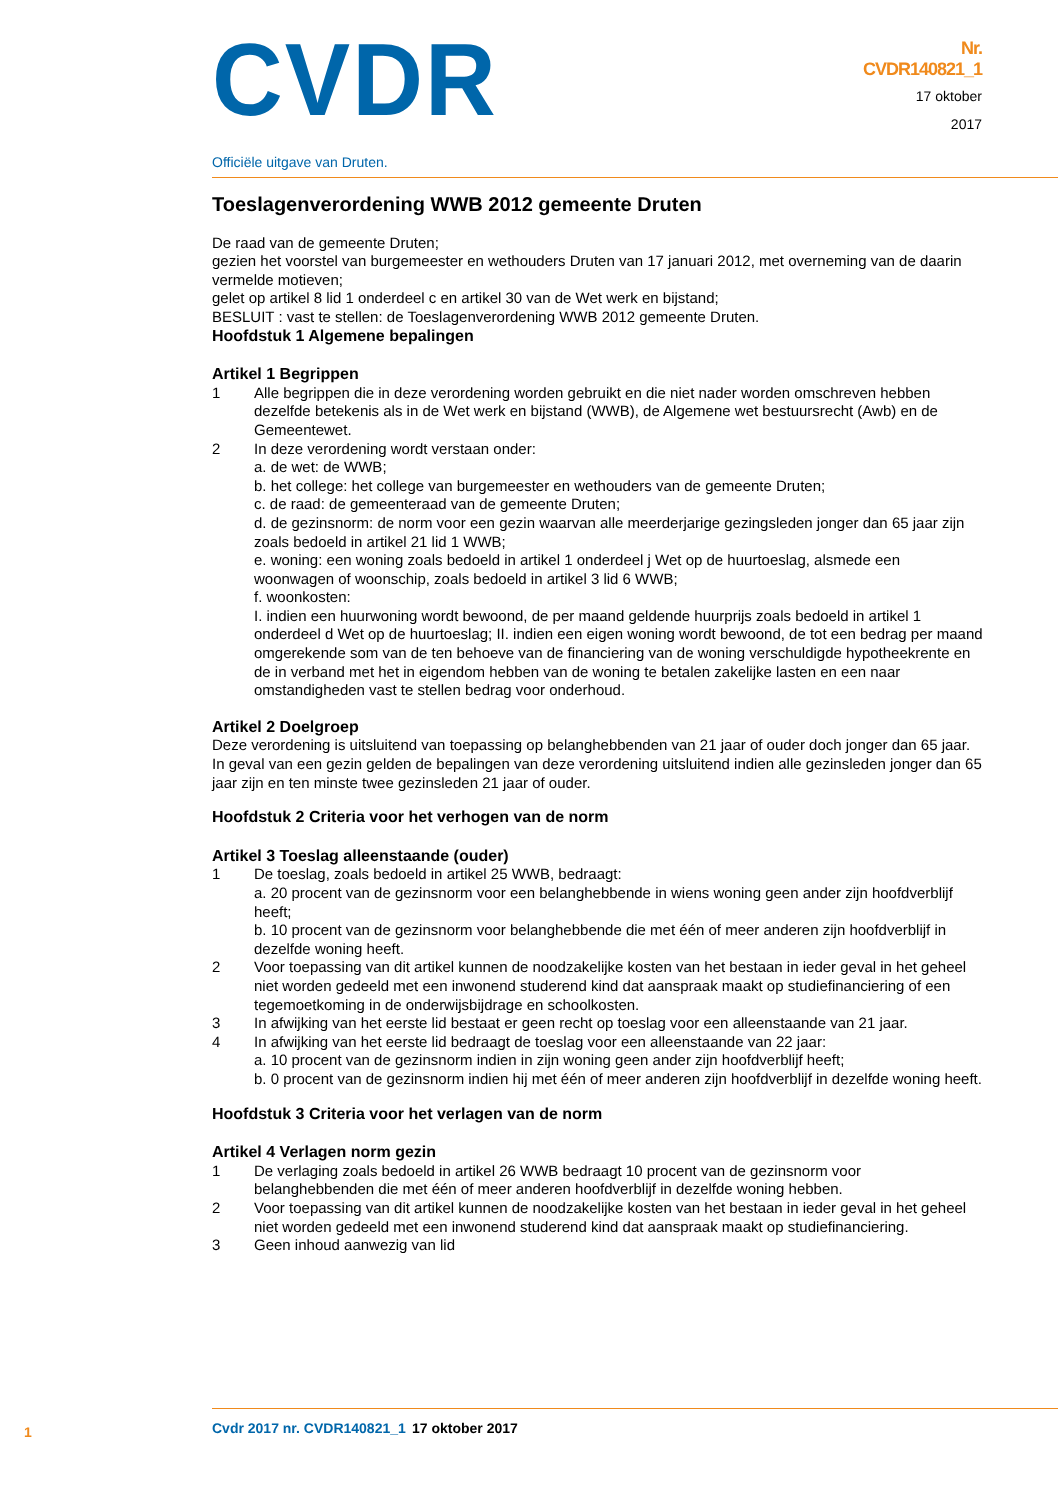CVDR
Officiële uitgave van Druten.
Nr.
CVDR140821_1
17 oktober
2017
Toeslagenverordening WWB 2012 gemeente Druten
De raad van de gemeente Druten;
gezien het voorstel van burgemeester en wethouders Druten van 17 januari 2012, met overneming van de daarin vermelde motieven;
gelet op artikel 8 lid 1 onderdeel c en artikel 30 van de Wet werk en bijstand;
BESLUIT : vast te stellen: de Toeslagenverordening WWB 2012 gemeente Druten.
Hoofdstuk 1 Algemene bepalingen
Artikel 1 Begrippen
1 Alle begrippen die in deze verordening worden gebruikt en die niet nader worden omschreven hebben dezelfde betekenis als in de Wet werk en bijstand (WWB), de Algemene wet bestuursrecht (Awb) en de Gemeentewet.
2 In deze verordening wordt verstaan onder:
a. de wet: de WWB;
b. het college: het college van burgemeester en wethouders van de gemeente Druten;
c. de raad: de gemeenteraad van de gemeente Druten;
d. de gezinsnorm: de norm voor een gezin waarvan alle meerderjarige gezingsleden jonger dan 65 jaar zijn zoals bedoeld in artikel 21 lid 1 WWB;
e. woning: een woning zoals bedoeld in artikel 1 onderdeel j Wet op de huurtoeslag, alsmede een woonwagen of woonschip, zoals bedoeld in artikel 3 lid 6 WWB;
f. woonkosten:
I. indien een huurwoning wordt bewoond, de per maand geldende huurprijs zoals bedoeld in artikel 1 onderdeel d Wet op de huurtoeslag; II. indien een eigen woning wordt bewoond, de tot een bedrag per maand omgerekende som van de ten behoeve van de financiering van de woning verschuldigde hypotheekrente en de in verband met het in eigendom hebben van de woning te betalen zakelijke lasten en een naar omstandigheden vast te stellen bedrag voor onderhoud.
Artikel 2 Doelgroep
Deze verordening is uitsluitend van toepassing op belanghebbenden van 21 jaar of ouder doch jonger dan 65 jaar. In geval van een gezin gelden de bepalingen van deze verordening uitsluitend indien alle gezinsleden jonger dan 65 jaar zijn en ten minste twee gezinsleden 21 jaar of ouder.
Hoofdstuk 2 Criteria voor het verhogen van de norm
Artikel 3 Toeslag alleenstaande (ouder)
1 De toeslag, zoals bedoeld in artikel 25 WWB, bedraagt:
a. 20 procent van de gezinsnorm voor een belanghebbende in wiens woning geen ander zijn hoofdverblijf heeft;
b. 10 procent van de gezinsnorm voor belanghebbende die met één of meer anderen zijn hoofdverblijf in dezelfde woning heeft.
2 Voor toepassing van dit artikel kunnen de noodzakelijke kosten van het bestaan in ieder geval in het geheel niet worden gedeeld met een inwonend studerend kind dat aanspraak maakt op studiefinanciering of een tegemoetkoming in de onderwijsbijdrage en schoolkosten.
3 In afwijking van het eerste lid bestaat er geen recht op toeslag voor een alleenstaande van 21 jaar.
4 In afwijking van het eerste lid bedraagt de toeslag voor een alleenstaande van 22 jaar:
a. 10 procent van de gezinsnorm indien in zijn woning geen ander zijn hoofdverblijf heeft;
b. 0 procent van de gezinsnorm indien hij met één of meer anderen zijn hoofdverblijf in dezelfde woning heeft.
Hoofdstuk 3 Criteria voor het verlagen van de norm
Artikel 4 Verlagen norm gezin
1 De verlaging zoals bedoeld in artikel 26 WWB bedraagt 10 procent van de gezinsnorm voor belanghebbenden die met één of meer anderen hoofdverblijf in dezelfde woning hebben.
2 Voor toepassing van dit artikel kunnen de noodzakelijke kosten van het bestaan in ieder geval in het geheel niet worden gedeeld met een inwonend studerend kind dat aanspraak maakt op studiefinanciering.
3 Geen inhoud aanwezig van lid
1 Cvdr 2017 nr. CVDR140821_1 17 oktober 2017